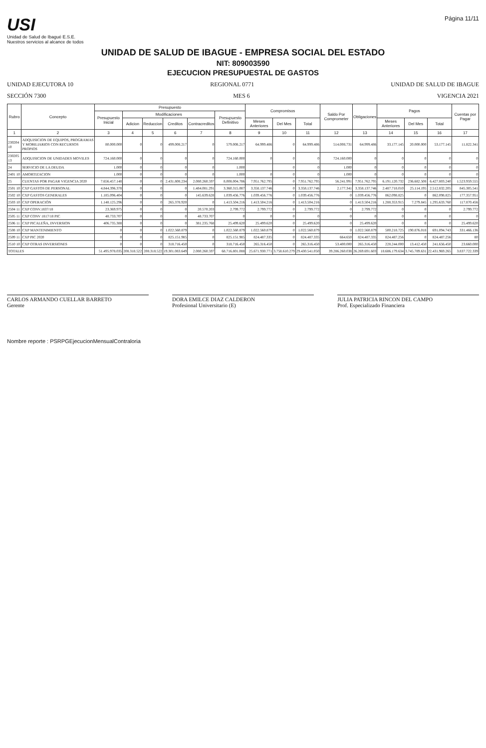USI
Unidad de Salud de Ibagué E.S.E.
Nuestros servicios al alcance de todos
Página 11/11
UNIDAD DE SALUD DE IBAGUE - EMPRESA SOCIAL DEL ESTADO
NIT: 809003590
EJECUCION PRESUPUESTAL DE GASTOS
UNIDAD EJECUTORA 10 REGIONAL 0771 UNIDAD DE SALUD DE IBAGUE
SECCIÓN 7300 MES 6 VIGENCIA 2021
| Rubro | Concepto | Presupuesto | | | | | | Compromisos | | | Saldo Por Comprometer | Obligaciones | Pagos | | | Cuentas por Pagar |
| --- | --- | --- | --- | --- | --- | --- | --- | --- | --- | --- | --- | --- | --- | --- | --- | --- |
| | | Presupuesto Inicial | Modificaciones | | | | Presupuesto Definitivo | | | | | | | | | |
| | | | Adicion | Reduccion | Creditos | Contracreditos | | Meses Anteriores | Del Mes | Total | | | Meses Anteriores | Del Mes | Total | |
| 1 | 2 | 3 | 4 | 5 | 6 | 7 | 8 | 9 | 10 | 11 | 12 | 13 | 14 | 15 | 16 | 17 |
| 230204 10 | ADQUISICION DE EQUIPOS, PROGRAMAS Y MOBILIARIOS CON RECURSOS PROPIOS | 80.000.000 | 0 | 0 | 499.008.217 | 0 | 579.008.217 | 64.999.486 | 0 | 64.999.486 | 514.008.731 | 64.999.486 | 33.177.145 | 20.000.000 | 53.177.145 | 11.822.341 |
| 230205 13 | ADQUISICION DE UNIDADES MOVILES | 724.160.000 | 0 | 0 | 0 | 0 | 724.160.000 | 0 | 0 | 0 | 724.160.000 | 0 | 0 | 0 | 0 | 0 |
| 24 | SERVICIO DE LA DEUDA | 1.000 | 0 | 0 | 0 | 0 | 1.000 | | 0 | 0 | 1.000 | 0 | 0 | 0 | 0 | 0 |
| 2401 10 | AMORTIZACION | 1.000 | 0 | 0 | 0 | 0 | 1.000 | 0 | 0 | 0 | 1.000 | 0 | 0 | 0 | 0 | 0 |
| 25 | CUENTAS POR PAGAR VIGENCIA 2020 | 7.656.457.148 | 0 | 0 | 2.431.808.234 | 2.080.260.597 | 8.008.004.786 | 7.951.762.795 | 0 | 7.951.762.795 | 56.241.991 | 7.951.762.795 | 6.191.120.732 | 236.682.508 | 6.427.803.240 | 1.523.959.555 |
| 2501 10 | CXP GASTOS DE PERSONAL | 4.844.396.378 | 0 | 0 | 0 | 1.484.081.291 | 3.360.315.087 | 3.358.137.746 | 0 | 3.358.137.746 | 2.177.341 | 3.358.137.746 | 2.487.718.010 | 25.114.195 | 2.512.832.205 | 845.305.541 |
| 2502 10 | CXP GASTOS GENERALES | 1.185.096.404 | 0 | 0 | 0 | 145.639.628 | 1.039.456.776 | 1.039.456.776 | 0 | 1.039.456.776 | 0 | 1.039.456.776 | 862.098.825 | 0 | 862.098.825 | 177.357.951 |
| 2503 10 | CXP OPERACIÓN | 1.148.125.296 | 0 | 0 | 265.378.920 | 0 | 1.413.504.216 | 1.413.504.216 | 0 | 1.413.504.216 | 0 | 1.413.504.216 | 1.288.353.915 | 7.279.845 | 1.295.633.760 | 117.870.456 |
| 2504 11 | CXP CONV.1837/18 | 23.369.975 | 0 | 0 | 0 | 20.570.203 | 2.799.772 | 2.799.772 | 0 | 2.799.772 | 0 | 2.799.772 | 0 | 0 | 0 | 2.799.772 |
| 2505 11 | CXP CONV 1817/18 PIC | 48.733.707 | 0 | 0 | 0 | 48.733.707 | 0 | 0 | 0 | 0 | 0 | 0 | 0 | 0 | 0 | 0 |
| 2506 11 | CXP PICALEÑA, INVERSION | 406.735.388 | 0 | 0 | 0 | 381.235.768 | 25.499.620 | 25.499.620 | 0 | 25.499.620 | 0 | 25.499.620 | 0 | 0 | 0 | 25.499.620 |
| 2508 10 | CXP MANTENIMIENTO | 0 | 0 | 0 | 1.022.560.879 | 0 | 1.022.560.879 | 1.022.560.879 | 0 | 1.022.560.879 | 0 | 1.022.560.879 | 500.218.725 | 190.876.018 | 691.094.743 | 331.466.136 |
| 2509 11 | CXP PIC 2020 | 0 | 0 | 0 | 825.151.985 | 0 | 825.151.985 | 824.487.335 | 0 | 824.487.335 | 664.650 | 824.487.335 | 824.487.256 | 0 | 824.487.256 | 80 |
| 2510 10 | CXP OTRAS INVERSIONES | 0 | 0 | 0 | 318.716.450 | 0 | 318.716.450 | 265.316.450 | 0 | 265.316.450 | 53.400.000 | 265.316.450 | 228.244.000 | 13.412.450 | 241.656.450 | 23.660.000 |
| TOTALES | | 51.495.978.035 | 208.318.522 | 208.318.522 | 19.301.083.649 | 2.080.260.597 | 68.716.801.088 | 25.671.930.771 | 3.758.610.279 | 29.430.541.050 | 39.286.260.038 | 26.269.691.603 | 18.686.179.634 | 3.745.789.631 | 22.431.969.265 | 3.837.722.339 |
CARLOS ARMANDO CUELLAR BARRETO
Gerente
DORA EMILCE DIAZ CALDERON
Profesional Universitario (E)
JULIA PATRICIA RINCON DEL CAMPO
Prof. Especializado Financiera
Nombre reporte : PSRPGEjecucionMensualContraloria